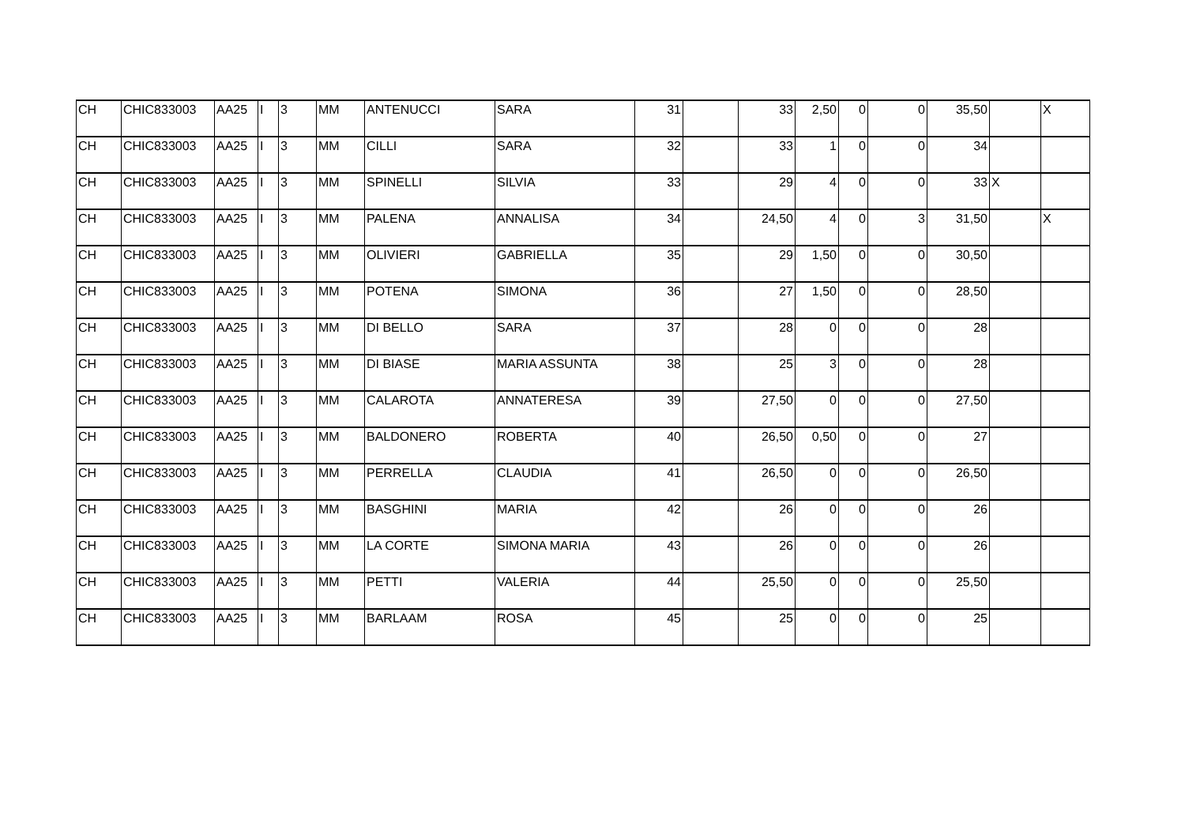| CH | CHIC833003 | AA25 | I | 3 | MM | ANTENUCCI | SARA | 31 | | 33 | 2,50 | 0 | 0 | 35,50 | | X |
| CH | CHIC833003 | AA25 | I | 3 | MM | CILLI | SARA | 32 | | 33 | 1 | 0 | 0 | 34 | | |
| CH | CHIC833003 | AA25 | I | 3 | MM | SPINELLI | SILVIA | 33 | | 29 | 4 | 0 | 0 | 33 | X | |
| CH | CHIC833003 | AA25 | I | 3 | MM | PALENA | ANNALISA | 34 | | 24,50 | 4 | 0 | 3 | 31,50 | | X |
| CH | CHIC833003 | AA25 | I | 3 | MM | OLIVIERI | GABRIELLA | 35 | | 29 | 1,50 | 0 | 0 | 30,50 | | |
| CH | CHIC833003 | AA25 | I | 3 | MM | POTENA | SIMONA | 36 | | 27 | 1,50 | 0 | 0 | 28,50 | | |
| CH | CHIC833003 | AA25 | I | 3 | MM | DI BELLO | SARA | 37 | | 28 | 0 | 0 | 0 | 28 | | |
| CH | CHIC833003 | AA25 | I | 3 | MM | DI BIASE | MARIA ASSUNTA | 38 | | 25 | 3 | 0 | 0 | 28 | | |
| CH | CHIC833003 | AA25 | I | 3 | MM | CALAROTA | ANNATERESA | 39 | | 27,50 | 0 | 0 | 0 | 27,50 | | |
| CH | CHIC833003 | AA25 | I | 3 | MM | BALDONERO | ROBERTA | 40 | | 26,50 | 0,50 | 0 | 0 | 27 | | |
| CH | CHIC833003 | AA25 | I | 3 | MM | PERRELLA | CLAUDIA | 41 | | 26,50 | 0 | 0 | 0 | 26,50 | | |
| CH | CHIC833003 | AA25 | I | 3 | MM | BASGHINI | MARIA | 42 | | 26 | 0 | 0 | 0 | 26 | | |
| CH | CHIC833003 | AA25 | I | 3 | MM | LA CORTE | SIMONA MARIA | 43 | | 26 | 0 | 0 | 0 | 26 | | |
| CH | CHIC833003 | AA25 | I | 3 | MM | PETTI | VALERIA | 44 | | 25,50 | 0 | 0 | 0 | 25,50 | | |
| CH | CHIC833003 | AA25 | I | 3 | MM | BARLAAM | ROSA | 45 | | 25 | 0 | 0 | 0 | 25 | | |